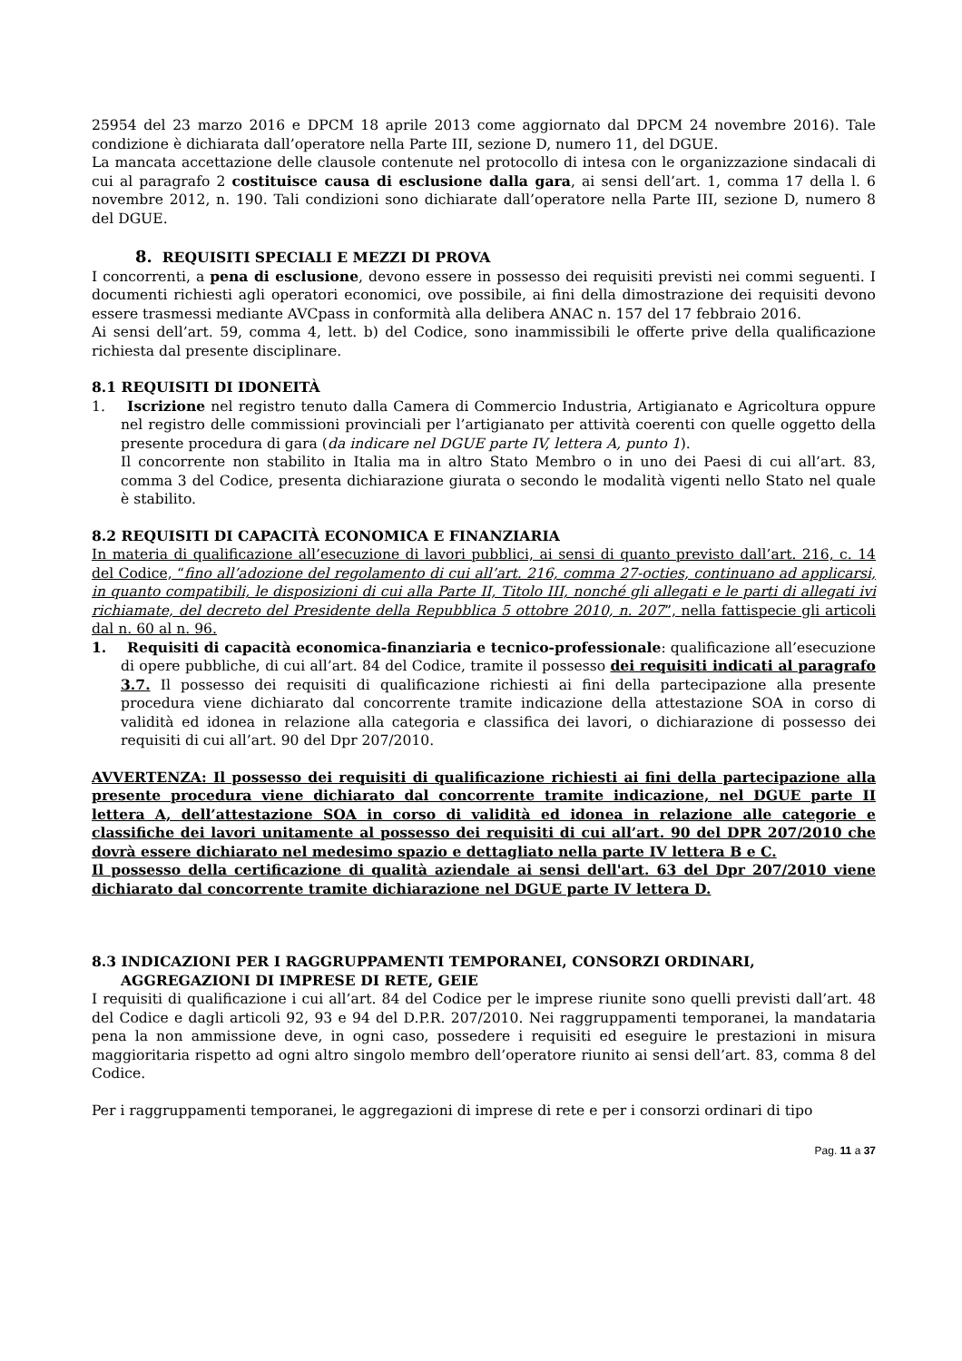25954 del 23 marzo 2016 e DPCM 18 aprile 2013 come aggiornato dal DPCM 24 novembre 2016). Tale condizione è dichiarata dall’operatore nella Parte III, sezione D, numero 11, del DGUE.
La mancata accettazione delle clausole contenute nel protocollo di intesa con le organizzazione sindacali di cui al paragrafo 2 costituisce causa di esclusione dalla gara, ai sensi dell’art. 1, comma 17 della l. 6 novembre 2012, n. 190. Tali condizioni sono dichiarate dall’operatore nella Parte III, sezione D, numero 8 del DGUE.
8. REQUISITI SPECIALI E MEZZI DI PROVA
I concorrenti, a pena di esclusione, devono essere in possesso dei requisiti previsti nei commi seguenti. I documenti richiesti agli operatori economici, ove possibile, ai fini della dimostrazione dei requisiti devono essere trasmessi mediante AVCpass in conformità alla delibera ANAC n. 157 del 17 febbraio 2016.
Ai sensi dell’art. 59, comma 4, lett. b) del Codice, sono inammissibili le offerte prive della qualificazione richiesta dal presente disciplinare.
8.1 REQUISITI DI IDONEITÀ
1. Iscrizione nel registro tenuto dalla Camera di Commercio Industria, Artigianato e Agricoltura oppure nel registro delle commissioni provinciali per l’artigianato per attività coerenti con quelle oggetto della presente procedura di gara (da indicare nel DGUE parte IV, lettera A, punto 1).
Il concorrente non stabilito in Italia ma in altro Stato Membro o in uno dei Paesi di cui all’art. 83, comma 3 del Codice, presenta dichiarazione giurata o secondo le modalità vigenti nello Stato nel quale è stabilito.
8.2 REQUISITI DI CAPACITÀ ECONOMICA E FINANZIARIA
In materia di qualificazione all’esecuzione di lavori pubblici, ai sensi di quanto previsto dall’art. 216, c. 14 del Codice, “fino all’adozione del regolamento di cui all’art. 216, comma 27-octies, continuano ad applicarsi, in quanto compatibili, le disposizioni di cui alla Parte II, Titolo III, nonché gli allegati e le parti di allegati ivi richiamate, del decreto del Presidente della Repubblica 5 ottobre 2010, n. 207”, nella fattispecie gli articoli dal n. 60 al n. 96.
1. Requisiti di capacità economica-finanziaria e tecnico-professionale: qualificazione all’esecuzione di opere pubbliche, di cui all’art. 84 del Codice, tramite il possesso dei requisiti indicati al paragrafo 3.7. Il possesso dei requisiti di qualificazione richiesti ai fini della partecipazione alla presente procedura viene dichiarato dal concorrente tramite indicazione della attestazione SOA in corso di validità ed idonea in relazione alla categoria e classifica dei lavori, o dichiarazione di possesso dei requisiti di cui all’art. 90 del Dpr 207/2010.
AVVERTENZA: Il possesso dei requisiti di qualificazione richiesti ai fini della partecipazione alla presente procedura viene dichiarato dal concorrente tramite indicazione, nel DGUE parte II lettera A, dell’attestazione SOA in corso di validità ed idonea in relazione alle categorie e classifiche dei lavori unitamente al possesso dei requisiti di cui all’art. 90 del DPR 207/2010 che dovrà essere dichiarato nel medesimo spazio e dettagliato nella parte IV lettera B e C.
Il possesso della certificazione di qualità aziendale ai sensi dell'art. 63 del Dpr 207/2010 viene dichiarato dal concorrente tramite dichiarazione nel DGUE parte IV lettera D.
8.3 INDICAZIONI PER I RAGGRUPPAMENTI TEMPORANEI, CONSORZI ORDINARI, AGGREGAZIONI DI IMPRESE DI RETE, GEIE
I requisiti di qualificazione i cui all’art. 84 del Codice per le imprese riunite sono quelli previsti dall’art. 48 del Codice e dagli articoli 92, 93 e 94 del D.P.R. 207/2010. Nei raggruppamenti temporanei, la mandataria pena la non ammissione deve, in ogni caso, possedere i requisiti ed eseguire le prestazioni in misura maggioritaria rispetto ad ogni altro singolo membro dell’operatore riunito ai sensi dell’art. 83, comma 8 del Codice.
Per i raggruppamenti temporanei, le aggregazioni di imprese di rete e per i consorzi ordinari di tipo
Pag. 11 a 37